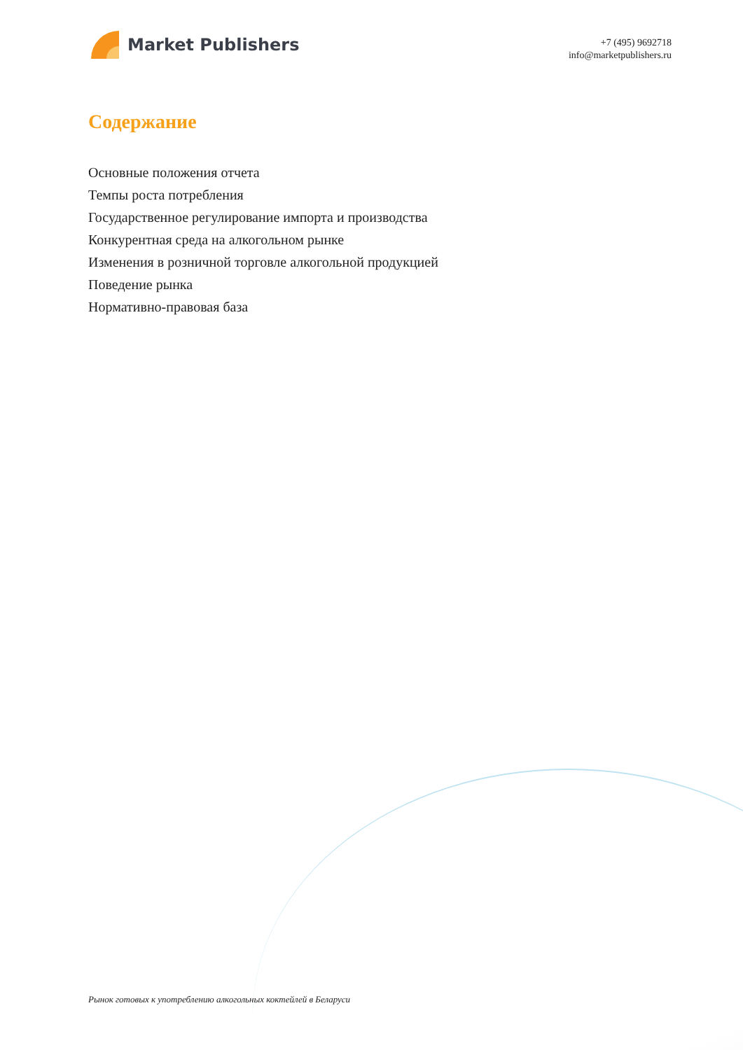Market Publishers
+7 (495) 9692718
info@marketpublishers.ru
Содержание
Основные положения отчета
Темпы роста потребления
Государственное регулирование импорта и производства
Конкурентная среда на алкогольном рынке
Изменения в розничной торговле алкогольной продукцией
Поведение рынка
Нормативно-правовая база
Рынок готовых к употреблению алкогольных коктейлей в Беларуси